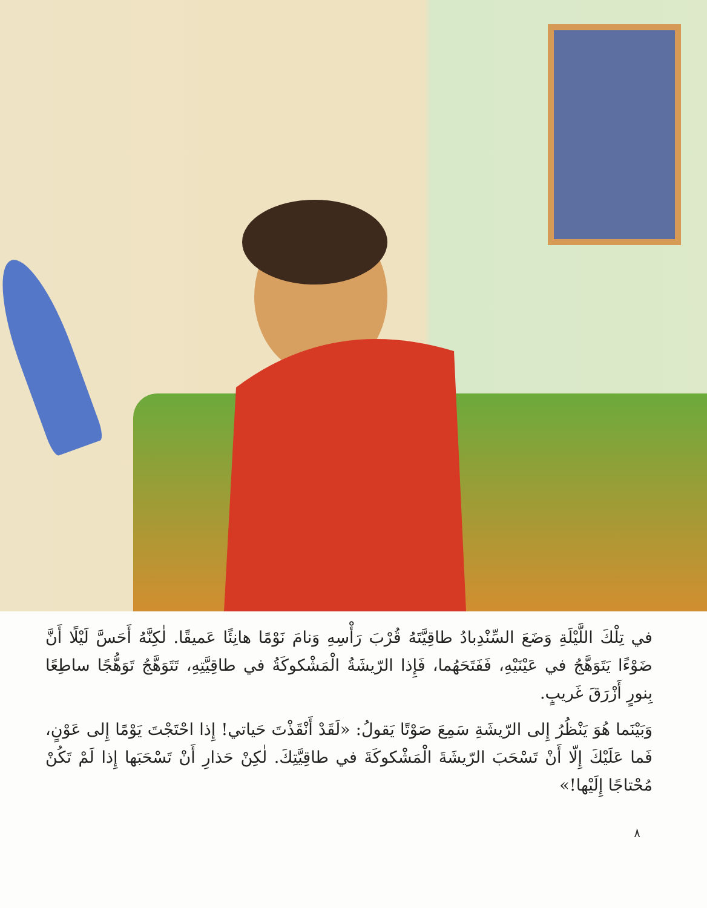في تِلْكَ اللَّيْلَةِ وَضَعَ السِّنْدِبادُ طاقِيَّتَهُ قُرْبَ رَأْسِهِ وَنامَ نَوْمًا هانِئًا عَميقًا. لٰكِنَّهُ أَحَسَّ لَيْلًا أَنَّ ضَوْءًا يَتَوَهَّجُ في عَيْنَيْهِ، فَفَتَحَهُما، فَإِذا الرّيشَةُ الْمَشْكوكَةُ في طاقِيَّتِهِ، تَتَوَهَّجُ تَوَهُّجًا ساطِعًا بِنورٍ أَزْرَقَ غَريبٍ.
وَبَيْنَما هُوَ يَنْظُرُ إِلى الرّيشَةِ سَمِعَ صَوْتًا يَقولُ: «لَقَدْ أَنْقَذْتَ حَياتي! إِذا احْتَجْتَ يَوْمًا إِلى عَوْنٍ، فَما عَلَيْكَ إِلّا أَنْ تَسْحَبَ الرّيشَةَ الْمَشْكوكَةَ في طاقِيَّتِكَ. لٰكِنْ حَذارِ أَنْ تَسْحَبَها إِذا لَمْ تَكُنْ مُحْتاجًا إِلَيْها!»
٨